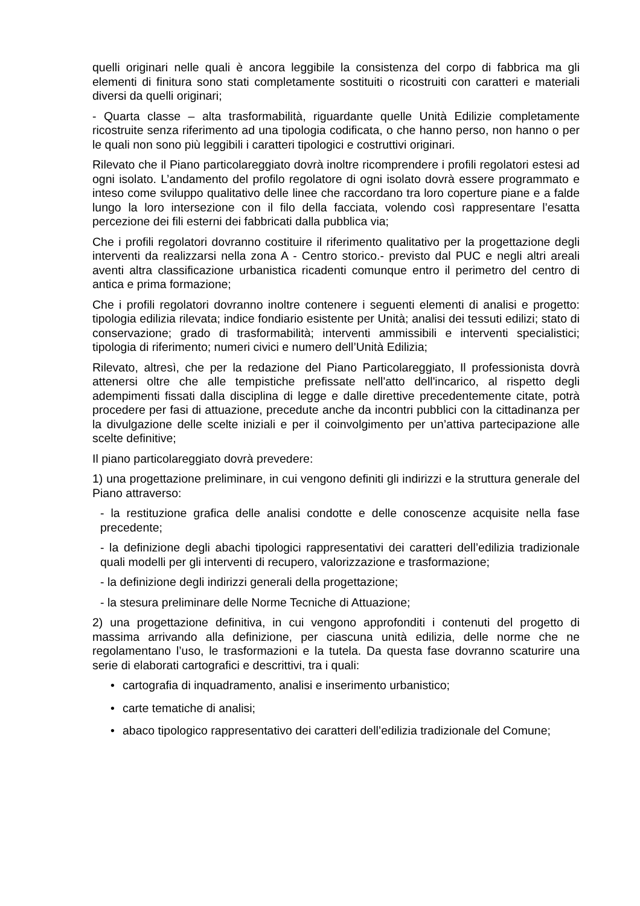quelli originari nelle quali è ancora leggibile la consistenza del corpo di fabbrica ma gli elementi di finitura sono stati completamente sostituiti o ricostruiti con caratteri e materiali diversi da quelli originari;
- Quarta classe – alta trasformabilità, riguardante quelle Unità Edilizie completamente ricostruite senza riferimento ad una tipologia codificata, o che hanno perso, non hanno o per le quali non sono più leggibili i caratteri tipologici e costruttivi originari.
Rilevato che il Piano particolareggiato dovrà inoltre ricomprendere i profili regolatori estesi ad ogni isolato. L’andamento del profilo regolatore di ogni isolato dovrà essere programmato e inteso come sviluppo qualitativo delle linee che raccordano tra loro coperture piane e a falde lungo la loro intersezione con il filo della facciata, volendo così rappresentare l’esatta percezione dei fili esterni dei fabbricati dalla pubblica via;
Che i profili regolatori dovranno costituire il riferimento qualitativo per la progettazione degli interventi da realizzarsi nella zona A - Centro storico.- previsto dal PUC e negli altri areali aventi altra classificazione urbanistica ricadenti comunque entro il perimetro del centro di antica e prima formazione;
Che i profili regolatori dovranno inoltre contenere i seguenti elementi di analisi e progetto: tipologia edilizia rilevata; indice fondiario esistente per Unità; analisi dei tessuti edilizi; stato di conservazione; grado di trasformabilità; interventi ammissibili e interventi specialistici; tipologia di riferimento; numeri civici e numero dell’Unità Edilizia;
Rilevato, altresì, che per la redazione del Piano Particolareggiato, Il professionista dovrà attenersi oltre che alle tempistiche prefissate nell'atto dell'incarico, al rispetto degli adempimenti fissati dalla disciplina di legge e dalle direttive precedentemente citate, potrà procedere per fasi di attuazione, precedute anche da incontri pubblici con la cittadinanza per la divulgazione delle scelte iniziali e per il coinvolgimento per un’attiva partecipazione alle scelte definitive;
Il piano particolareggiato dovrà prevedere:
1) una progettazione preliminare, in cui vengono definiti gli indirizzi e la struttura generale del Piano attraverso:
- la restituzione grafica delle analisi condotte e delle conoscenze acquisite nella fase precedente;
- la definizione degli abachi tipologici rappresentativi dei caratteri dell’edilizia tradizionale quali modelli per gli interventi di recupero, valorizzazione e trasformazione;
- la definizione degli indirizzi generali della progettazione;
- la stesura preliminare delle Norme Tecniche di Attuazione;
2) una progettazione definitiva, in cui vengono approfonditi i contenuti del progetto di massima arrivando alla definizione, per ciascuna unità edilizia, delle norme che ne regolamentano l’uso, le trasformazioni e la tutela. Da questa fase dovranno scaturire una serie di elaborati cartografici e descrittivi, tra i quali:
• cartografia di inquadramento, analisi e inserimento urbanistico;
• carte tematiche di analisi;
• abaco tipologico rappresentativo dei caratteri dell’edilizia tradizionale del Comune;